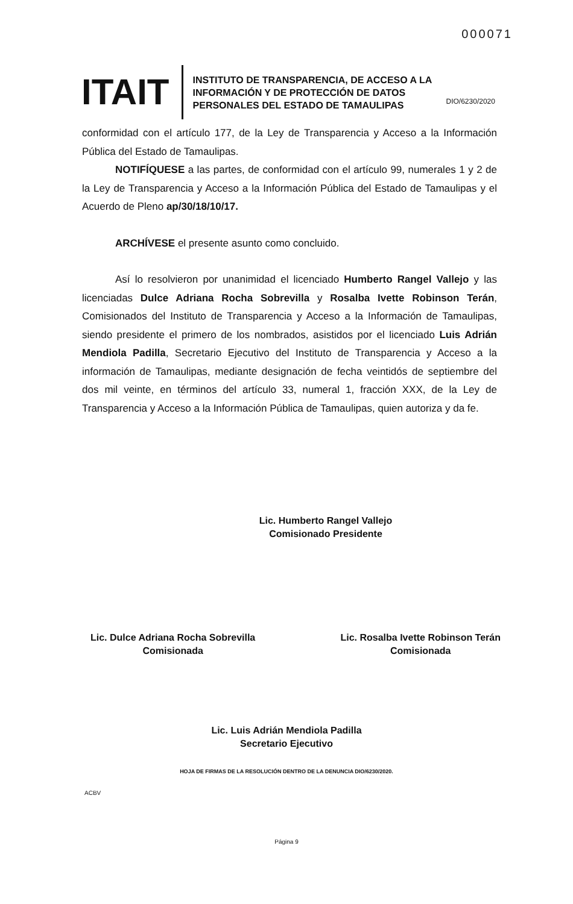000071
ITAIT
INSTITUTO DE TRANSPARENCIA, DE ACCESO A LA INFORMACIÓN Y DE PROTECCIÓN DE DATOS PERSONALES DEL ESTADO DE TAMAULIPAS
DIO/6230/2020
conformidad con el artículo 177, de la Ley de Transparencia y Acceso a la Información Pública del Estado de Tamaulipas.
NOTIFÍQUESE a las partes, de conformidad con el artículo 99, numerales 1 y 2 de la Ley de Transparencia y Acceso a la Información Pública del Estado de Tamaulipas y el Acuerdo de Pleno ap/30/18/10/17.
ARCHÍVESE el presente asunto como concluido.
Así lo resolvieron por unanimidad el licenciado Humberto Rangel Vallejo y las licenciadas Dulce Adriana Rocha Sobrevilla y Rosalba Ivette Robinson Terán, Comisionados del Instituto de Transparencia y Acceso a la Información de Tamaulipas, siendo presidente el primero de los nombrados, asistidos por el licenciado Luis Adrián Mendiola Padilla, Secretario Ejecutivo del Instituto de Transparencia y Acceso a la información de Tamaulipas, mediante designación de fecha veintidós de septiembre del dos mil veinte, en términos del artículo 33, numeral 1, fracción XXX, de la Ley de Transparencia y Acceso a la Información Pública de Tamaulipas, quien autoriza y da fe.
Lic. Humberto Rangel Vallejo
Comisionado Presidente
Lic. Dulce Adriana Rocha Sobrevilla
Comisionada
Lic. Rosalba Ivette Robinson Terán
Comisionada
Lic. Luis Adrián Mendiola Padilla
Secretario Ejecutivo
HOJA DE FIRMAS DE LA RESOLUCIÓN DENTRO DE LA DENUNCIA DIO/6230/2020.
ACBV
Página 9